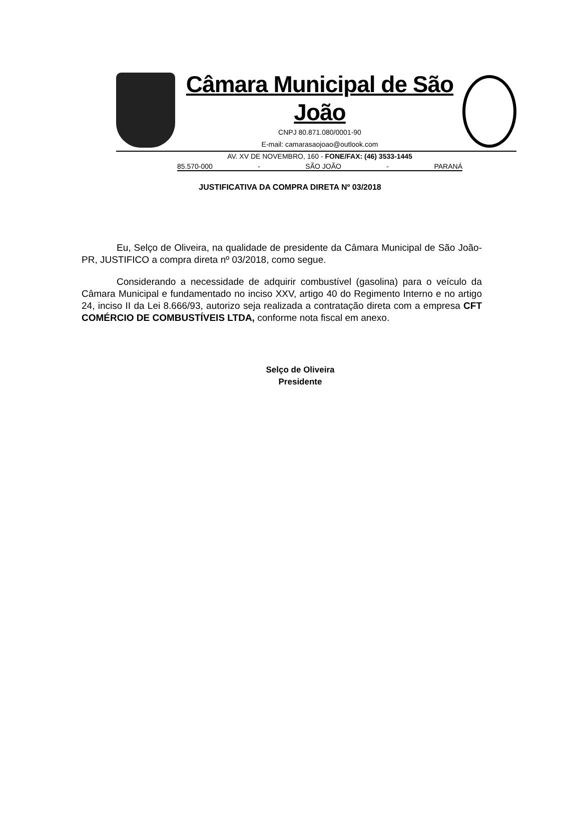Câmara Municipal de São João
CNPJ 80.871.080/0001-90
E-mail: camarasaojoao@outlook.com
AV. XV DE NOVEMBRO, 160 - FONE/FAX: (46) 3533-1445
85.570-000 - SÃO JOÃO - PARANÁ
JUSTIFICATIVA DA COMPRA DIRETA Nº 03/2018
Eu, Selço de Oliveira, na qualidade de presidente da Câmara Municipal de São João-PR, JUSTIFICO a compra direta nº 03/2018, como segue.
Considerando a necessidade de adquirir combustível (gasolina) para o veículo da Câmara Municipal e fundamentado no inciso XXV, artigo 40 do Regimento Interno e no artigo 24, inciso II da Lei 8.666/93, autorizo seja realizada a contratação direta com a empresa CFT COMÉRCIO DE COMBUSTÍVEIS LTDA, conforme nota fiscal em anexo.
Selço de Oliveira
Presidente